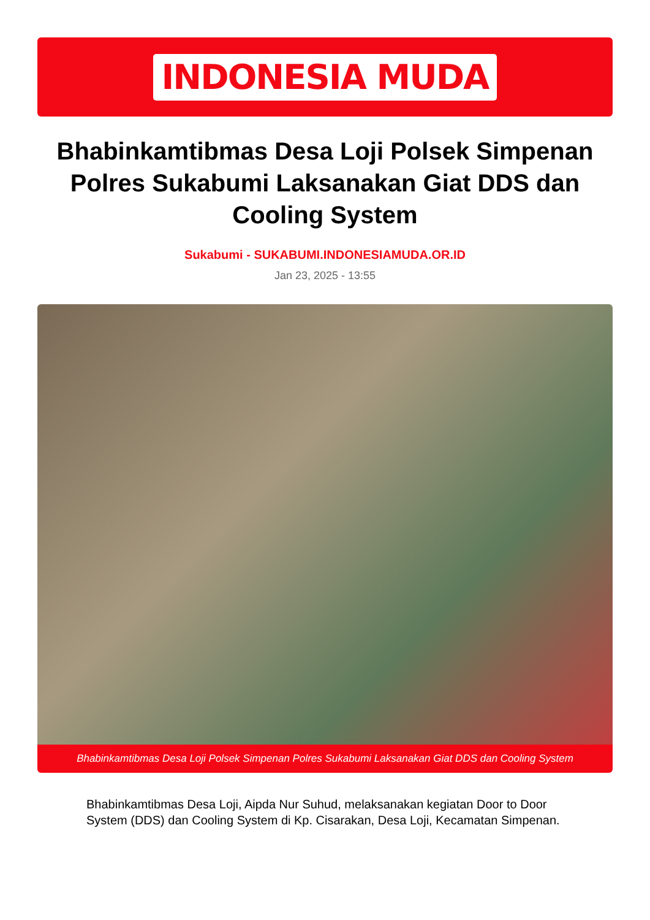INDONESIA MUDA
Bhabinkamtibmas Desa Loji Polsek Simpenan Polres Sukabumi Laksanakan Giat DDS dan Cooling System
Sukabumi - SUKABUMI.INDONESIAMUDA.OR.ID
Jan 23, 2025 - 13:55
Bhabinkamtibmas Desa Loji Polsek Simpenan Polres Sukabumi Laksanakan Giat DDS dan Cooling System
Bhabinkamtibmas Desa Loji, Aipda Nur Suhud, melaksanakan kegiatan Door to Door System (DDS) dan Cooling System di Kp. Cisarakan, Desa Loji, Kecamatan Simpenan.